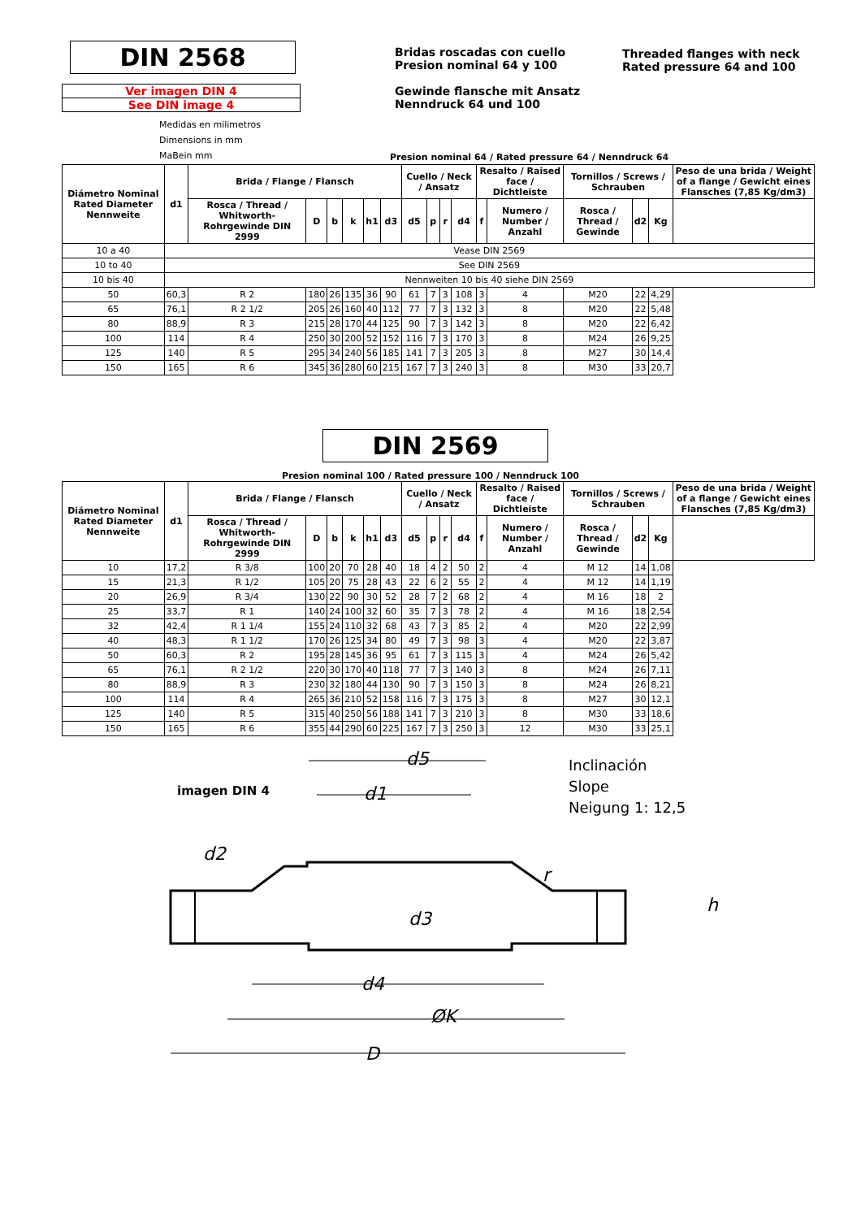DIN 2568
Ver imagen DIN 4
See DIN image 4
Medidas en milimetros
Dimensions in mm
MaBein mm
Bridas roscadas con cuello
Presion nominal 64 y 100
Gewinde flansche mit Ansatz
Nenndruck 64 und 100
Threaded flanges with neck
Rated pressure 64 and 100
Presion nominal 64 / Rated pressure 64 / Nenndruck 64
| Diámetro Nominal Rated Diameter Nennweite | d1 | Brida / Flange / Flansch | | | | | | Cuello / Neck / Ansatz | | | | Resalto / Raised face / Dichtleiste | | Tornillos / Screws / Schrauben | | | Peso de una brida / Weight of a flange / Gewicht eines Flansches (7,85 Kg/dm3) |
| --- | --- | --- | --- | --- | --- | --- | --- | --- | --- | --- | --- | --- | --- | --- | --- | --- | --- |
| | | Rosca / Thread / Whitworth-Rohrgewinde DIN 2999 | D | b | k | h1 | d3 | d5 | p | r | d4 | f | Numero / Number / Anzahl | Rosca / Thread / Gewinde | d2 | Kg | |
| 10 a 40 | Vease DIN 2569 | | | | | | | | | | | | | | | | |
| 10 to 40 | See DIN 2569 | | | | | | | | | | | | | | | | |
| 10 bis 40 | Nennweiten 10 bis 40 siehe DIN 2569 | | | | | | | | | | | | | | | | |
| 50 | 60,3 | R 2 | 180 | 26 | 135 | 36 | 90 | 61 | 7 | 3 | 108 | 3 | 4 | M20 | 22 | 4,29 | |
| 65 | 76,1 | R 2 1/2 | 205 | 26 | 160 | 40 | 112 | 77 | 7 | 3 | 132 | 3 | 8 | M20 | 22 | 5,48 | |
| 80 | 88,9 | R 3 | 215 | 28 | 170 | 44 | 125 | 90 | 7 | 3 | 142 | 3 | 8 | M20 | 22 | 6,42 | |
| 100 | 114 | R 4 | 250 | 30 | 200 | 52 | 152 | 116 | 7 | 3 | 170 | 3 | 8 | M24 | 26 | 9,25 | |
| 125 | 140 | R 5 | 295 | 34 | 240 | 56 | 185 | 141 | 7 | 3 | 205 | 3 | 8 | M27 | 30 | 14,4 | |
| 150 | 165 | R 6 | 345 | 36 | 280 | 60 | 215 | 167 | 7 | 3 | 240 | 3 | 8 | M30 | 33 | 20,7 | |
DIN 2569
Presion nominal 100 / Rated pressure 100 / Nenndruck 100
| Diámetro Nominal Rated Diameter Nennweite | d1 | Brida / Flange / Flansch | | | | | | Cuello / Neck / Ansatz | | | | Resalto / Raised face / Dichtleiste | | Tornillos / Screws / Schrauben | | | Peso de una brida / Weight of a flange / Gewicht eines Flansches (7,85 Kg/dm3) |
| --- | --- | --- | --- | --- | --- | --- | --- | --- | --- | --- | --- | --- | --- | --- | --- | --- | --- |
| | | Rosca / Thread / Whitworth-Rohrgewinde DIN 2999 | D | b | k | h1 | d3 | d5 | p | r | d4 | f | Numero / Number / Anzahl | Rosca / Thread / Gewinde | d2 | Kg | |
| 10 | 17,2 | R 3/8 | 100 | 20 | 70 | 28 | 40 | 18 | 4 | 2 | 50 | 2 | 4 | M 12 | 14 | 1,08 | |
| 15 | 21,3 | R 1/2 | 105 | 20 | 75 | 28 | 43 | 22 | 6 | 2 | 55 | 2 | 4 | M 12 | 14 | 1,19 | |
| 20 | 26,9 | R 3/4 | 130 | 22 | 90 | 30 | 52 | 28 | 7 | 2 | 68 | 2 | 4 | M 16 | 18 | 2 | |
| 25 | 33,7 | R 1 | 140 | 24 | 100 | 32 | 60 | 35 | 7 | 3 | 78 | 2 | 4 | M 16 | 18 | 2,54 | |
| 32 | 42,4 | R 1 1/4 | 155 | 24 | 110 | 32 | 68 | 43 | 7 | 3 | 85 | 2 | 4 | M20 | 22 | 2,99 | |
| 40 | 48,3 | R 1 1/2 | 170 | 26 | 125 | 34 | 80 | 49 | 7 | 3 | 98 | 3 | 4 | M20 | 22 | 3,87 | |
| 50 | 60,3 | R 2 | 195 | 28 | 145 | 36 | 95 | 61 | 7 | 3 | 115 | 3 | 4 | M24 | 26 | 5,42 | |
| 65 | 76,1 | R 2 1/2 | 220 | 30 | 170 | 40 | 118 | 77 | 7 | 3 | 140 | 3 | 8 | M24 | 26 | 7,11 | |
| 80 | 88,9 | R 3 | 230 | 32 | 180 | 44 | 130 | 90 | 7 | 3 | 150 | 3 | 8 | M24 | 26 | 8,21 | |
| 100 | 114 | R 4 | 265 | 36 | 210 | 52 | 158 | 116 | 7 | 3 | 175 | 3 | 8 | M27 | 30 | 12,1 | |
| 125 | 140 | R 5 | 315 | 40 | 250 | 56 | 188 | 141 | 7 | 3 | 210 | 3 | 8 | M30 | 33 | 18,6 | |
| 150 | 165 | R 6 | 355 | 44 | 290 | 60 | 225 | 167 | 7 | 3 | 250 | 3 | 12 | M30 | 33 | 25,1 | |
imagen DIN 4
Inclinación
Slope
Neigung 1: 12,5
d5
d1
d2
d3
d4
ØK
D
r
h